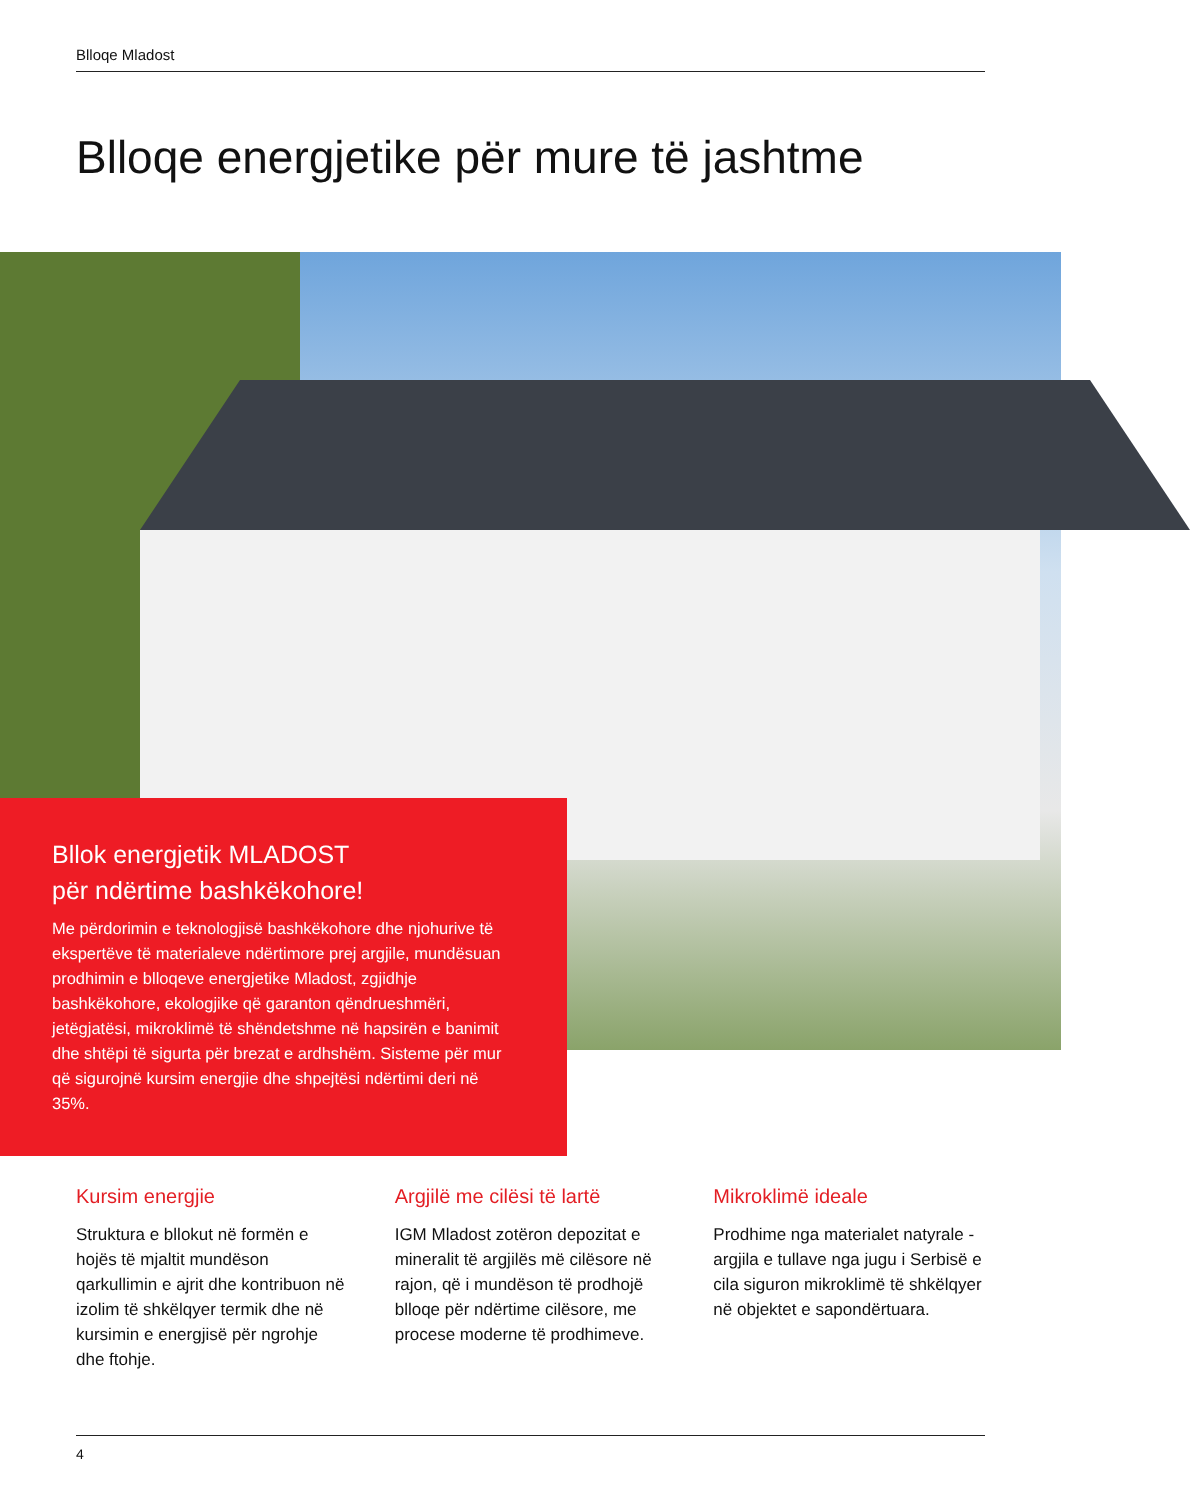Blloqe Mladost
Blloqe energjetike për mure të jashtme
Bllok energjetik MLADOST
për ndërtime bashkëkohore!
Me përdorimin e teknologjisë bashkëkohore dhe njohurive të ekspertëve të materialeve ndërtimore prej argjile, mundësuan prodhimin e blloqeve energjetike Mladost, zgjidhje bashkëkohore, ekologjike që garanton qëndrueshmëri, jetëgjatësi, mikroklimë të shëndetshme në hapsirën e banimit dhe shtëpi të sigurta për brezat e ardhshëm. Sisteme për mur që sigurojnë kursim energjie dhe shpejtësi ndërtimi deri në 35%.
Kursim energjie
Struktura e bllokut në formën e hojës të mjaltit mundëson qarkullimin e ajrit dhe kontribuon në izolim të shkëlqyer termik dhe në kursimin e energjisë për ngrohje dhe ftohje.
Argjilë me cilësi të lartë
IGM Mladost zotëron depozitat e mineralit të argjilës më cilësore në rajon, që i mundëson të prodhojë blloqe për ndërtime cilësore, me procese moderne të prodhimeve.
Mikroklimë ideale
Prodhime nga materialet natyrale - argjila e tullave nga jugu i Serbisë e cila siguron mikroklimë të shkëlqyer në objektet e sapondërtuara.
4